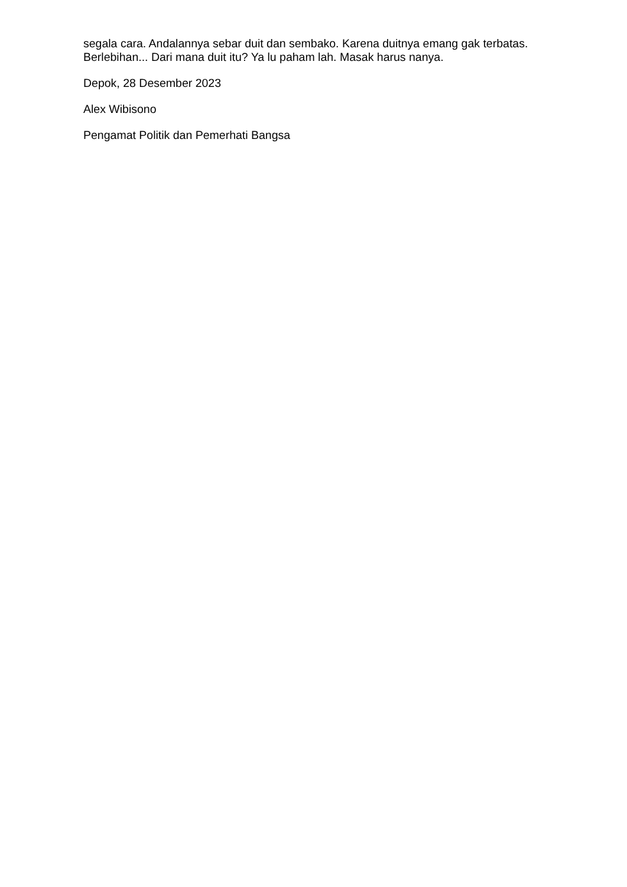segala cara. Andalannya sebar duit dan sembako. Karena duitnya emang gak terbatas. Berlebihan... Dari mana duit itu? Ya lu paham lah. Masak harus nanya.
Depok, 28 Desember 2023
Alex Wibisono
Pengamat Politik dan Pemerhati Bangsa